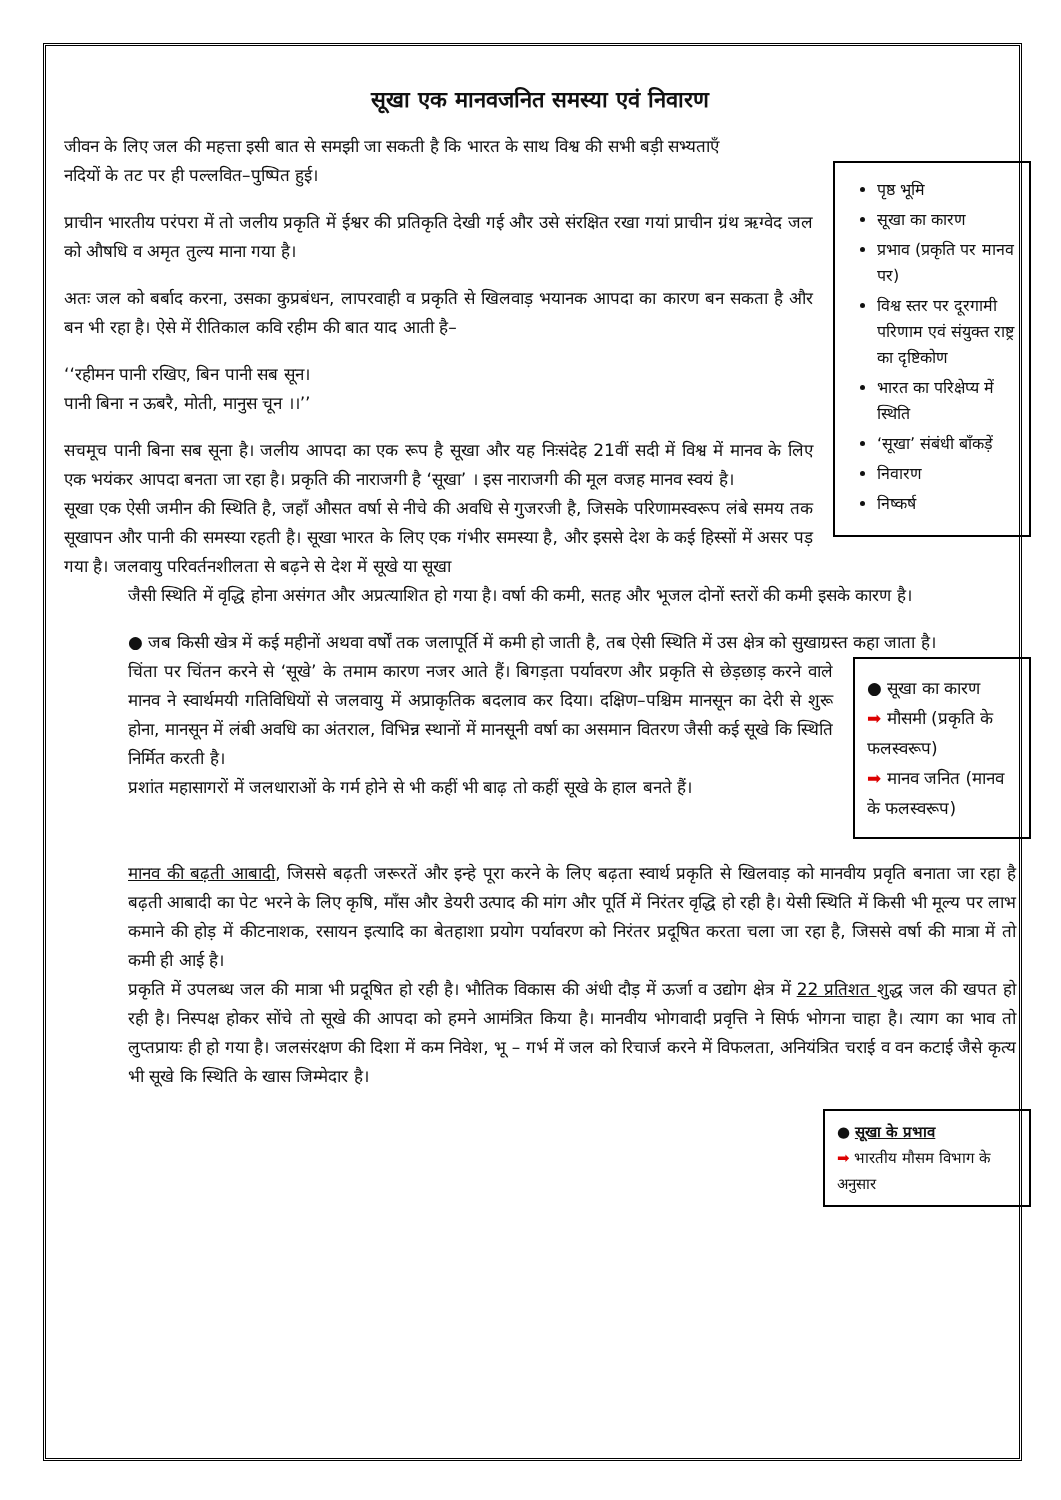सूखा एक मानवजनित समस्या एवं निवारण
जीवन के लिए जल की महत्ता इसी बात से समझी जा सकती है कि भारत के साथ विश्व की सभी बड़ी सभ्यताएँ
पृष्ठ भूमि
सूखा का कारण
प्रभाव (प्रकृति पर मानव पर)
विश्व स्तर पर दूरगामी परिणाम एवं संयुक्त राष्ट्र का दृष्टिकोण
भारत का परिक्षेप्य में स्थिति
‘सूखा’ संबंधी बॉंकड़ें
निवारण
निष्कर्ष
नदियों के तट पर ही पल्लवित–पुष्पित हुई।
प्राचीन भारतीय परंपरा में तो जलीय प्रकृति में ईश्वर की प्रतिकृति देखी गई और उसे संरक्षित रखा गयां प्राचीन ग्रंथ ऋग्वेद जल को औषधि व अमृत तुल्य माना गया है।
अतः जल को बर्बाद करना, उसका कुप्रबंधन, लापरवाही व प्रकृति से खिलवाड़ भयानक आपदा का कारण बन सकता है और बन भी रहा है। ऐसे में रीतिकाल कवि रहीम की बात याद आती है–
‘‘रहीमन पानी रखिए, बिन पानी सब सून।
पानी बिना न ऊबरै, मोती, मानुस चून ।।’’
सचमूच पानी बिना सब सूना है। जलीय आपदा का एक रूप है सूखा और यह निःसंदेह 21वीं सदी में विश्व में मानव के लिए एक भयंकर आपदा बनता जा रहा है। प्रकृति की नाराजगी है ‘सूखा’ । इस नाराजगी की मूल वजह मानव स्वयं है।
सूखा एक ऐसी जमीन की स्थिति है, जहाँ औसत वर्षा से नीचे की अवधि से गुजरजी है, जिसके परिणामस्वरूप लंबे समय तक सूखापन और पानी की समस्या रहती है। सूखा भारत के लिए एक गंभीर समस्या है, और इससे देश के कई हिस्सों में असर पड़ गया है। जलवायु परिवर्तनशीलता से बढ़ने से देश में सूखे या सूखा
जैसी स्थिति में वृद्धि होना असंगत और अप्रत्याशित हो गया है। वर्षा की कमी, सतह और भूजल दोनों स्तरों की कमी इसके कारण है।
● जब किसी खेत्र में कई महीनों अथवा वर्षों तक जलापूर्ति में कमी हो जाती है, तब ऐसी स्थिति में उस क्षेत्र को सुखाग्रस्त कहा जाता है।
● सूखा का कारण
➡ मौसमी (प्रकृति के फलस्वरूप)
➡ मानव जनित (मानव के फलस्वरूप)
चिंता पर चिंतन करने से ‘सूखे’ के तमाम कारण नजर आते हैं। बिगड़ता पर्यावरण और प्रकृति से छेड़छाड़ करने वाले मानव ने स्वार्थमयी गतिविधियों से जलवायु में अप्राकृतिक बदलाव कर दिया। दक्षिण–पश्चिम मानसून का देरी से शुरू होना, मानसून में लंबी अवधि का अंतराल, विभिन्न स्थानों में मानसूनी वर्षा का असमान वितरण जैसी कई सूखे कि स्थिति निर्मित करती है।
प्रशांत महासागरों में जलधाराओं के गर्म होने से भी कहीं भी बाढ़ तो कहीं सूखे के हाल बनते हैं।
मानव की बढ़ती आबादी, जिससे बढ़ती जरूरतें और इन्हे पूरा करने के लिए बढ़ता स्वार्थ प्रकृति से खिलवाड़ को मानवीय प्रवृति बनाता जा रहा है बढ़ती आबादी का पेट भरने के लिए कृषि, मॉंस और डेयरी उत्पाद की मांग और पूर्ति में निरंतर वृद्धि हो रही है। येसी स्थिति में किसी भी मूल्य पर लाभ कमाने की होड़ में कीटनाशक, रसायन इत्यादि का बेतहाशा प्रयोग पर्यावरण को निरंतर प्रदूषित करता चला जा रहा है, जिससे वर्षा की मात्रा में तो कमी ही आई है।
प्रकृति में उपलब्ध जल की मात्रा भी प्रदूषित हो रही है। भौतिक विकास की अंधी दौड़ में ऊर्जा व उद्योग क्षेत्र में 22 प्रतिशत शुद्ध जल की खपत हो रही है। निस्पक्ष होकर सोंचे तो सूखे की आपदा को हमने आमंत्रित किया है। मानवीय भोगवादी प्रवृत्ति ने सिर्फ भोगना चाहा है। त्याग का भाव तो लुप्तप्रायः ही हो गया है। जलसंरक्षण की दिशा में कम निवेश, भू – गर्भ में जल को रिचार्ज करने में विफलता, अनियंत्रित चराई व वन कटाई जैसे कृत्य भी सूखे कि स्थिति के खास जिम्मेदार है।
● सूखा के प्रभाव
➡ भारतीय मौसम विभाग के अनुसार